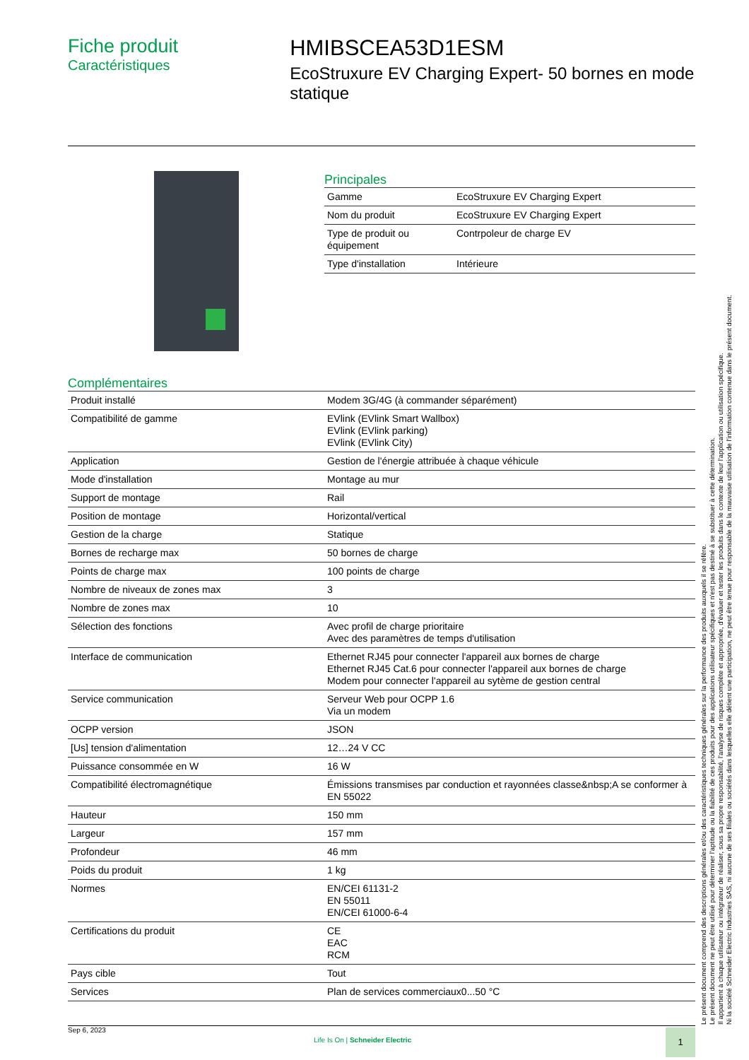Fiche produit
Caractéristiques
HMIBSCEA53D1ESM
EcoStruxure EV Charging Expert- 50 bornes en mode statique
Principales
| Gamme | EcoStruxure EV Charging Expert |
| Nom du produit | EcoStruxure EV Charging Expert |
| Type de produit ou équipement | Contrpoleur de charge EV |
| Type d'installation | Intérieure |
Complémentaires
| Produit installé | Modem 3G/4G (à commander séparément) |
| Compatibilité de gamme | EVlink (EVlink Smart Wallbox) EVlink (EVlink parking) EVlink (EVlink City) |
| Application | Gestion de l'énergie attribuée à chaque véhicule |
| Mode d'installation | Montage au mur |
| Support de montage | Rail |
| Position de montage | Horizontal/vertical |
| Gestion de la charge | Statique |
| Bornes de recharge max | 50 bornes de charge |
| Points de charge max | 100 points de charge |
| Nombre de niveaux de zones max | 3 |
| Nombre de zones max | 10 |
| Sélection des fonctions | Avec profil de charge prioritaire Avec des paramètres de temps d'utilisation |
| Interface de communication | Ethernet RJ45 pour connecter l'appareil aux bornes de charge Ethernet RJ45 Cat.6 pour connecter l'appareil aux bornes de charge Modem pour connecter l'appareil au sytème de gestion central |
| Service communication | Serveur Web pour OCPP 1.6 Via un modem |
| OCPP version | JSON |
| [Us] tension d'alimentation | 12…24 V CC |
| Puissance consommée en W | 16 W |
| Compatibilité électromagnétique | Émissions transmises par conduction et rayonnées classe&nbsp;A se conformer à EN 55022 |
| Hauteur | 150 mm |
| Largeur | 157 mm |
| Profondeur | 46 mm |
| Poids du produit | 1 kg |
| Normes | EN/CEI 61131-2 EN 55011 EN/CEI 61000-6-4 |
| Certifications du produit | CE EAC RCM |
| Pays cible | Tout |
| Services | Plan de services commerciaux0...50 °C |
Le présent document comprend des descriptions générales et/ou des caractéristiques techniques générales sur la performance des produits auxquels il se réfère.
Le présent document ne peut être utilisé pour déterminer l'aptitude ou la fiabilité de ces produits pour des applications utilisateur spécifiques et n'est pas destiné à se substituer à cette détermination.
Il appartient à chaque utilisateur ou intégrateur de réaliser, sous sa propre responsabilité, l'analyse de risques complète et appropriée, d'évaluer et tester les produits dans le contexte de leur l'application ou utilisation spécifique.
Ni la société Schneider Electric Industries SAS, ni aucune de ses filiales ou sociétés dans lesquelles elle détient une participation, ne peut être tenue pour responsable de la mauvaise utilisation de l'information contenue dans le présent document.
Sep 6, 2023
Life Is On | Schneider Electric
1